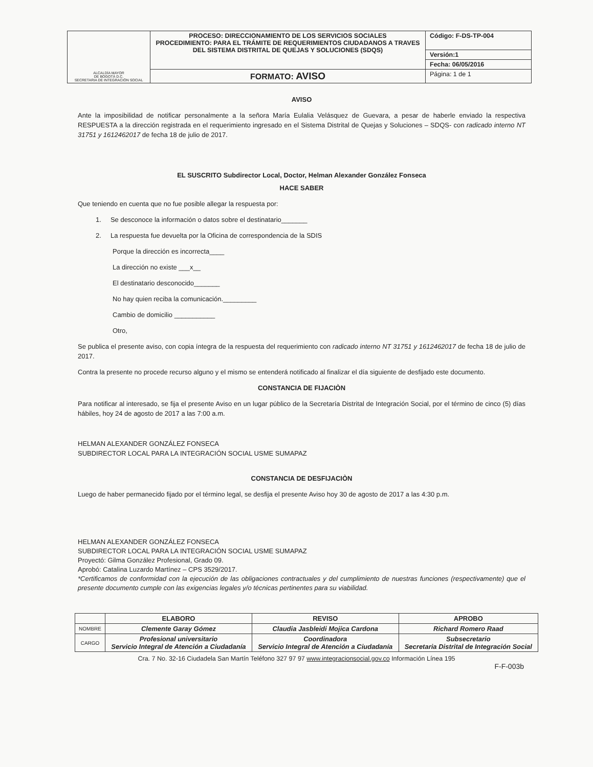| ALCALDÍA MAYOR DE BOGOTÁ D.C. SECRETARIA DE INTEGRACIÓN SOCIAL | PROCESO: DIRECCIONAMIENTO DE LOS SERVICIOS SOCIALES PROCEDIMIENTO: PARA EL TRÁMITE DE REQUERIMIENTOS CIUDADANOS A TRAVES DEL SISTEMA DISTRITAL DE QUEJAS Y SOLUCIONES (SDQS) | Código: F-DS-TP-004 |
| | | Versión:1 |
| | | Fecha: 06/05/2016 |
| | FORMATO: AVISO | Página: 1 de 1 |
AVISO
Ante la imposibilidad de notificar personalmente a la señora María Eulalia Velásquez de Guevara, a pesar de haberle enviado la respectiva RESPUESTA a la dirección registrada en el requerimiento ingresado en el Sistema Distrital de Quejas y Soluciones – SDQS- con radicado interno NT 31751 y 1612462017 de fecha 18 de julio de 2017.
EL SUSCRITO Subdirector Local, Doctor, Helman Alexander González Fonseca
HACE SABER
Que teniendo en cuenta que no fue posible allegar la respuesta por:
1. Se desconoce la información o datos sobre el destinatario_______
2. La respuesta fue devuelta por la Oficina de correspondencia de la SDIS
Porque la dirección es incorrecta____
La dirección no existe ___x__
El destinatario desconocido_______
No hay quien reciba la comunicación._________
Cambio de domicilio ___________
Otro,
Se publica el presente aviso, con copia íntegra de la respuesta del requerimiento con radicado interno NT 31751 y 1612462017 de fecha 18 de julio de 2017.
Contra la presente no procede recurso alguno y el mismo se entenderá notificado al finalizar el día siguiente de desfijado este documento.
CONSTANCIA DE FIJACIÒN
Para notificar al interesado, se fija el presente Aviso en un lugar público de la Secretaría Distrital de Integración Social, por el término de cinco (5) días hábiles, hoy 24 de agosto de 2017 a las 7:00 a.m.
HELMAN ALEXANDER GONZÁLEZ FONSECA
SUBDIRECTOR LOCAL PARA LA INTEGRACIÓN SOCIAL USME SUMAPAZ
CONSTANCIA DE DESFIJACIÒN
Luego de haber permanecido fijado por el término legal, se desfija el presente Aviso hoy 30 de agosto de 2017 a las 4:30 p.m.
HELMAN ALEXANDER GONZÁLEZ FONSECA
SUBDIRECTOR LOCAL PARA LA INTEGRACIÓN SOCIAL USME SUMAPAZ
Proyectó: Gilma González Profesional, Grado 09.
Aprobó: Catalina Luzardo Martínez – CPS 3529/2017.
*Certificamos de conformidad con la ejecución de las obligaciones contractuales y del cumplimiento de nuestras funciones (respectivamente) que el presente documento cumple con las exigencias legales y/o técnicas pertinentes para su viabilidad.
| | ELABORO | REVISO | APROBO |
| --- | --- | --- | --- |
| NOMBRE | Clemente Garay Gómez | Claudia Jasbleidi Mojica Cardona | Richard Romero Raad |
| CARGO | Profesional universitario Servicio Integral de Atención a Ciudadanía | Coordinadora Servicio Integral de Atención a Ciudadanía | Subsecretario Secretaria Distrital de Integración Social |
Cra. 7 No. 32-16 Ciudadela San Martín Teléfono 327 97 97 www.integracionsocial.gov.co Información Línea 195
F-F-003b